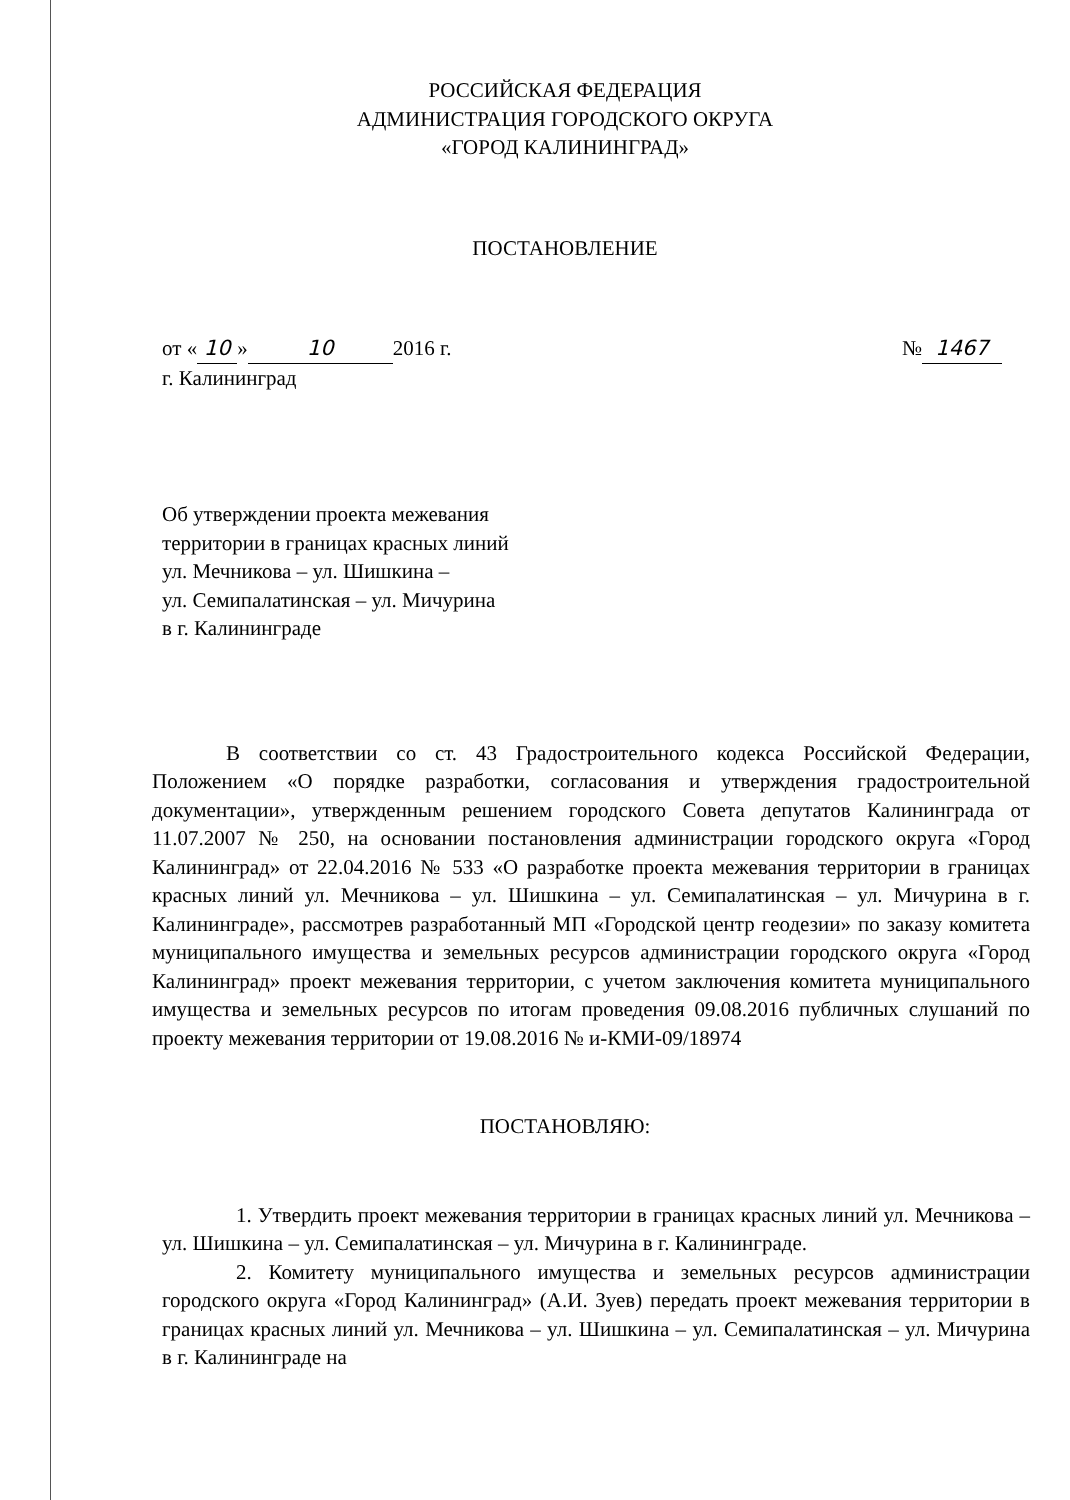РОССИЙСКАЯ ФЕДЕРАЦИЯ
АДМИНИСТРАЦИЯ ГОРОДСКОГО ОКРУГА
«ГОРОД КАЛИНИНГРАД»
ПОСТАНОВЛЕНИЕ
от « 10 » 10 2016 г.
г. Калининград
№ 1467
Об утверждении проекта межевания
территории в границах красных линий
ул. Мечникова – ул. Шишкина –
ул. Семипалатинская – ул. Мичурина
в г. Калининграде
В соответствии со ст. 43 Градостроительного кодекса Российской Федерации, Положением «О порядке разработки, согласования и утверждения градостроительной документации», утвержденным решением городского Совета депутатов Калининграда от 11.07.2007 № 250, на основании постановления администрации городского округа «Город Калининград» от 22.04.2016 № 533 «О разработке проекта межевания территории в границах красных линий ул. Мечникова – ул. Шишкина – ул. Семипалатинская – ул. Мичурина в г. Калининграде», рассмотрев разработанный МП «Городской центр геодезии» по заказу комитета муниципального имущества и земельных ресурсов администрации городского округа «Город Калининград» проект межевания территории, с учетом заключения комитета муниципального имущества и земельных ресурсов по итогам проведения 09.08.2016 публичных слушаний по проекту межевания территории от 19.08.2016 № и-КМИ-09/18974
ПОСТАНОВЛЯЮ:
1. Утвердить проект межевания территории в границах красных линий ул. Мечникова – ул. Шишкина – ул. Семипалатинская – ул. Мичурина в г. Калининграде.
2. Комитету муниципального имущества и земельных ресурсов администрации городского округа «Город Калининград» (А.И. Зуев) передать проект межевания территории в границах красных линий ул. Мечникова – ул. Шишкина – ул. Семипалатинская – ул. Мичурина в г. Калининграде на